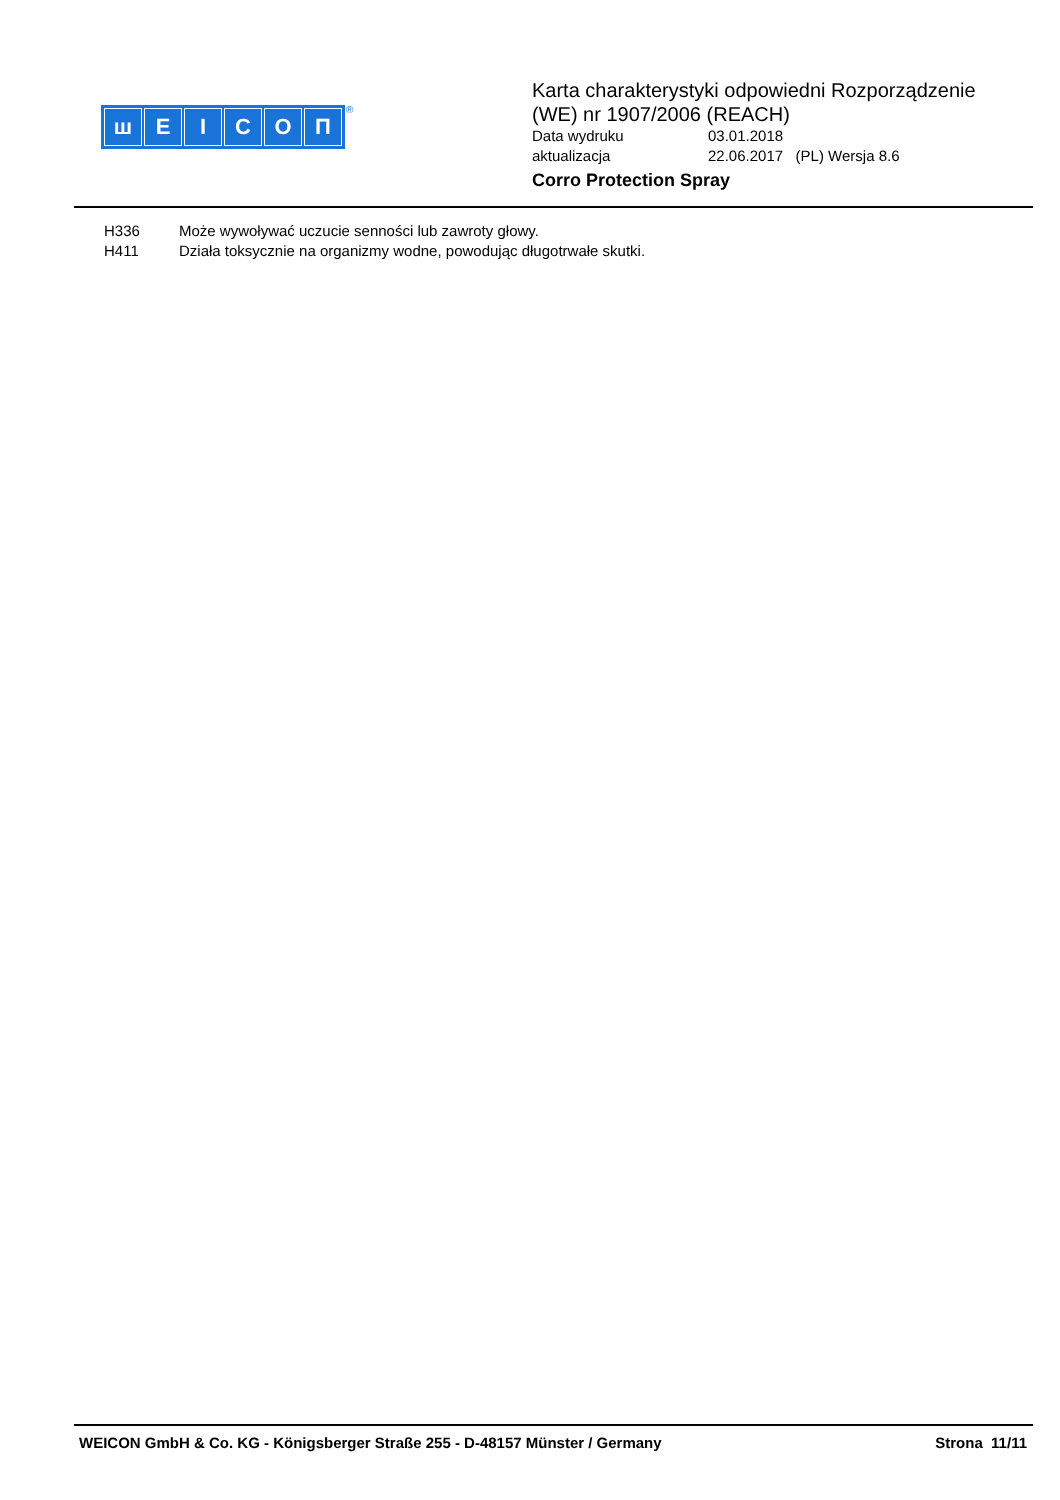шEICOП ®
Karta charakterystyki odpowiedni Rozporządzenie
(WE) nr 1907/2006 (REACH)
Data wydruku 03.01.2018
aktualizacja 22.06.2017 (PL) Wersja 8.6
Corro Protection Spray
H336 Może wywoływać uczucie senności lub zawroty głowy.
H411 Działa toksycznie na organizmy wodne, powodując długotrwałe skutki.
WEICON GmbH & Co. KG - Königsberger Straße 255 - D-48157 Münster / Germany
Strona 11/11